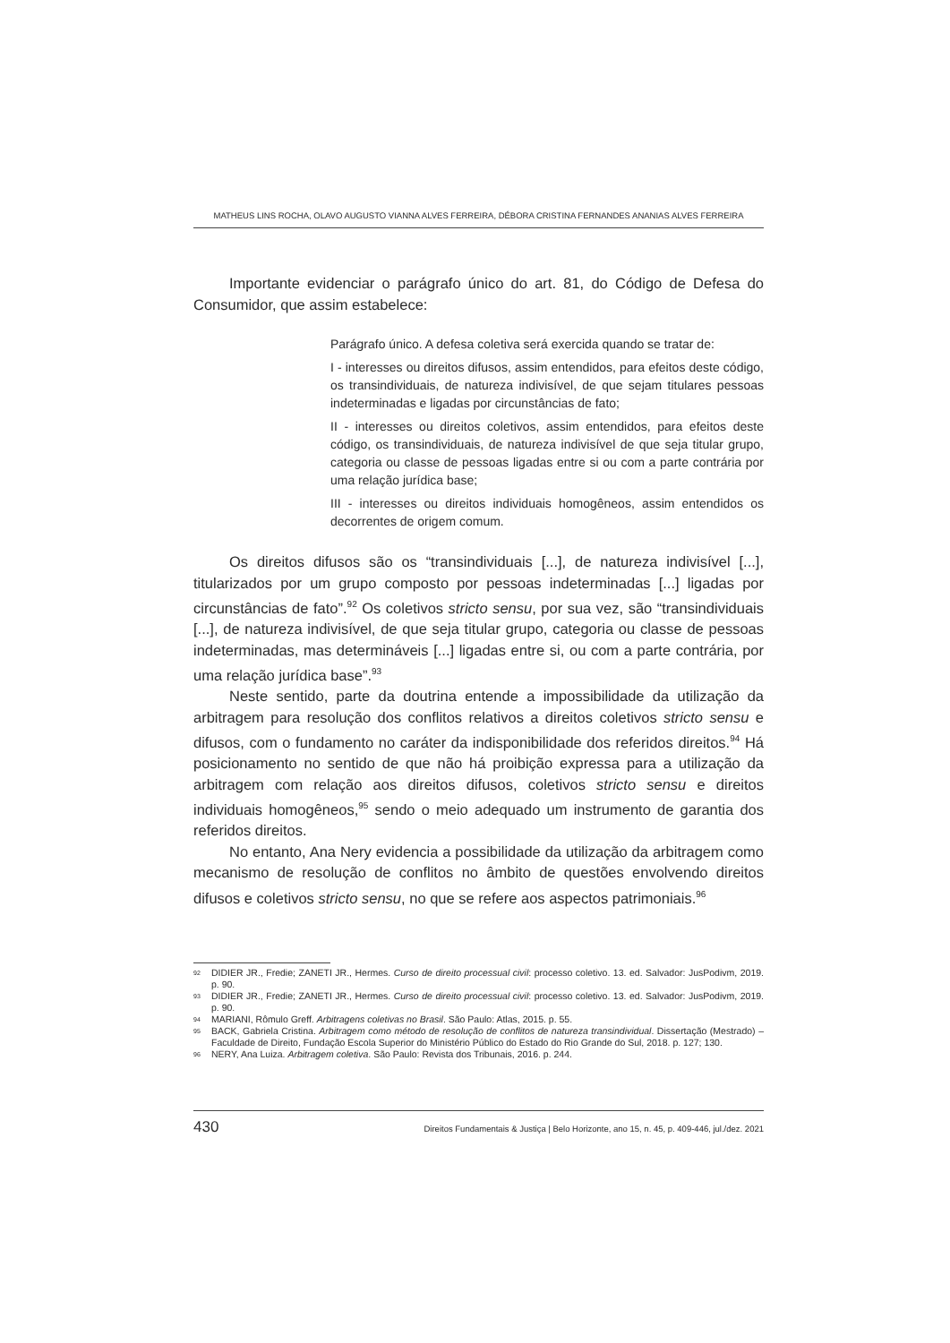MATHEUS LINS ROCHA, OLAVO AUGUSTO VIANNA ALVES FERREIRA, DÉBORA CRISTINA FERNANDES ANANIAS ALVES FERREIRA
Importante evidenciar o parágrafo único do art. 81, do Código de Defesa do Consumidor, que assim estabelece:
Parágrafo único. A defesa coletiva será exercida quando se tratar de:
I - interesses ou direitos difusos, assim entendidos, para efeitos deste código, os transindividuais, de natureza indivisível, de que sejam titulares pessoas indeterminadas e ligadas por circunstâncias de fato;
II - interesses ou direitos coletivos, assim entendidos, para efeitos deste código, os transindividuais, de natureza indivisível de que seja titular grupo, categoria ou classe de pessoas ligadas entre si ou com a parte contrária por uma relação jurídica base;
III - interesses ou direitos individuais homogêneos, assim entendidos os decorrentes de origem comum.
Os direitos difusos são os “transindividuais [...], de natureza indivisível [...], titularizados por um grupo composto por pessoas indeterminadas [...] ligadas por circunstâncias de fato”.<sup>92</sup> Os coletivos stricto sensu, por sua vez, são “transindividuais [...], de natureza indivisível, de que seja titular grupo, categoria ou classe de pessoas indeterminadas, mas determináveis [...] ligadas entre si, ou com a parte contrária, por uma relação jurídica base”.<sup>93</sup>
Neste sentido, parte da doutrina entende a impossibilidade da utilização da arbitragem para resolução dos conflitos relativos a direitos coletivos stricto sensu e difusos, com o fundamento no caráter da indisponibilidade dos referidos direitos.<sup>94</sup> Há posicionamento no sentido de que não há proibição expressa para a utilização da arbitragem com relação aos direitos difusos, coletivos stricto sensu e direitos individuais homogêneos,<sup>95</sup> sendo o meio adequado um instrumento de garantia dos referidos direitos.
No entanto, Ana Nery evidencia a possibilidade da utilização da arbitragem como mecanismo de resolução de conflitos no âmbito de questões envolvendo direitos difusos e coletivos stricto sensu, no que se refere aos aspectos patrimoniais.<sup>96</sup>
<sup>92</sup> DIDIER JR., Fredie; ZANETI JR., Hermes. Curso de direito processual civil: processo coletivo. 13. ed. Salvador: JusPodivm, 2019. p. 90.
<sup>93</sup> DIDIER JR., Fredie; ZANETI JR., Hermes. Curso de direito processual civil: processo coletivo. 13. ed. Salvador: JusPodivm, 2019. p. 90.
<sup>94</sup> MARIANI, Rômulo Greff. Arbitragens coletivas no Brasil. São Paulo: Atlas, 2015. p. 55.
<sup>95</sup>BACK, Gabriela Cristina. Arbitragem como método de resolução de conflitos de natureza transindividual. Dissertação (Mestrado) – Faculdade de Direito, Fundação Escola Superior do Ministério Público do Estado do Rio Grande do Sul, 2018. p. 127; 130.
<sup>96</sup>NERY, Ana Luiza. Arbitragem coletiva. São Paulo: Revista dos Tribunais, 2016. p. 244.
430 Direitos Fundamentais & Justiça | Belo Horizonte, ano 15, n. 45, p. 409-446, jul./dez. 2021